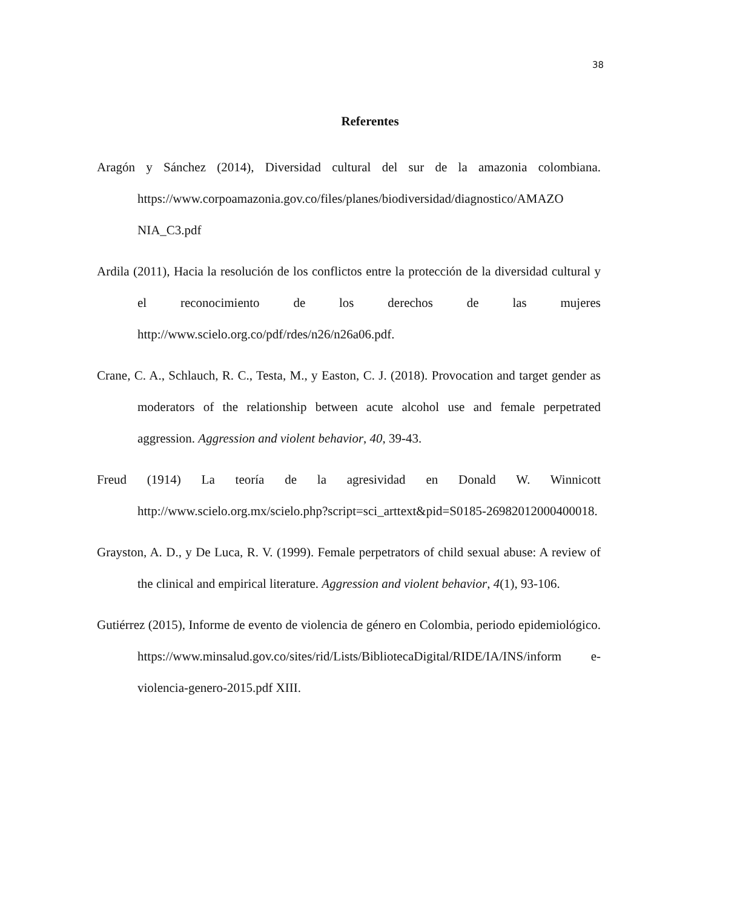38
Referentes
Aragón y Sánchez (2014), Diversidad cultural del sur de la amazonia colombiana. https://www.corpoamazonia.gov.co/files/planes/biodiversidad/diagnostico/AMAZO NIA_C3.pdf
Ardila (2011), Hacia la resolución de los conflictos entre la protección de la diversidad cultural y el reconocimiento de los derechos de las mujeres http://www.scielo.org.co/pdf/rdes/n26/n26a06.pdf.
Crane, C. A., Schlauch, R. C., Testa, M., y Easton, C. J. (2018). Provocation and target gender as moderators of the relationship between acute alcohol use and female perpetrated aggression. Aggression and violent behavior, 40, 39-43.
Freud (1914) La teoría de la agresividad en Donald W. Winnicott http://www.scielo.org.mx/scielo.php?script=sci_arttext&pid=S0185-26982012000400018.
Grayston, A. D., y De Luca, R. V. (1999). Female perpetrators of child sexual abuse: A review of the clinical and empirical literature. Aggression and violent behavior, 4(1), 93-106.
Gutiérrez (2015), Informe de evento de violencia de género en Colombia, periodo epidemiológico. https://www.minsalud.gov.co/sites/rid/Lists/BibliotecaDigital/RIDE/IA/INS/inform e-violencia-genero-2015.pdf XIII.